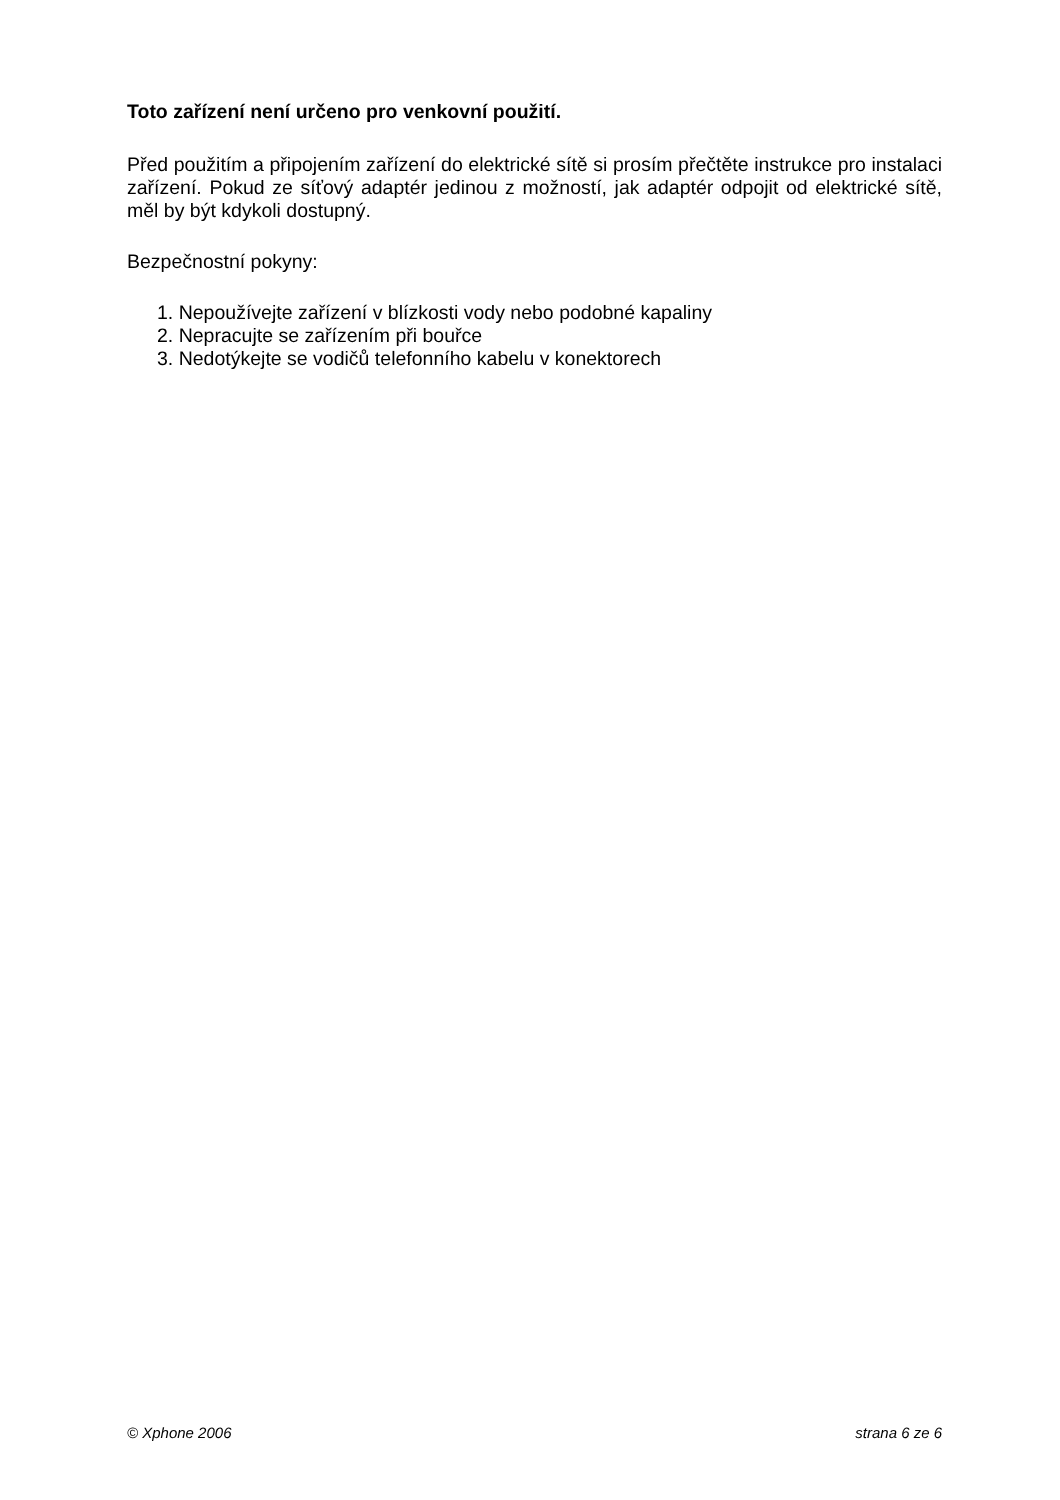Toto zařízení není určeno pro venkovní použití.
Před použitím a připojením zařízení do elektrické sítě si prosím přečtěte instrukce pro instalaci zařízení. Pokud ze síťový adaptér jedinou z možností, jak adaptér odpojit od elektrické sítě, měl by být kdykoli dostupný.
Bezpečnostní pokyny:
1. Nepoužívejte zařízení v blízkosti vody nebo podobné kapaliny
2. Nepracujte se zařízením při bouřce
3. Nedotýkejte se vodičů telefonního kabelu v konektorech
© Xphone 2006 strana 6 ze 6